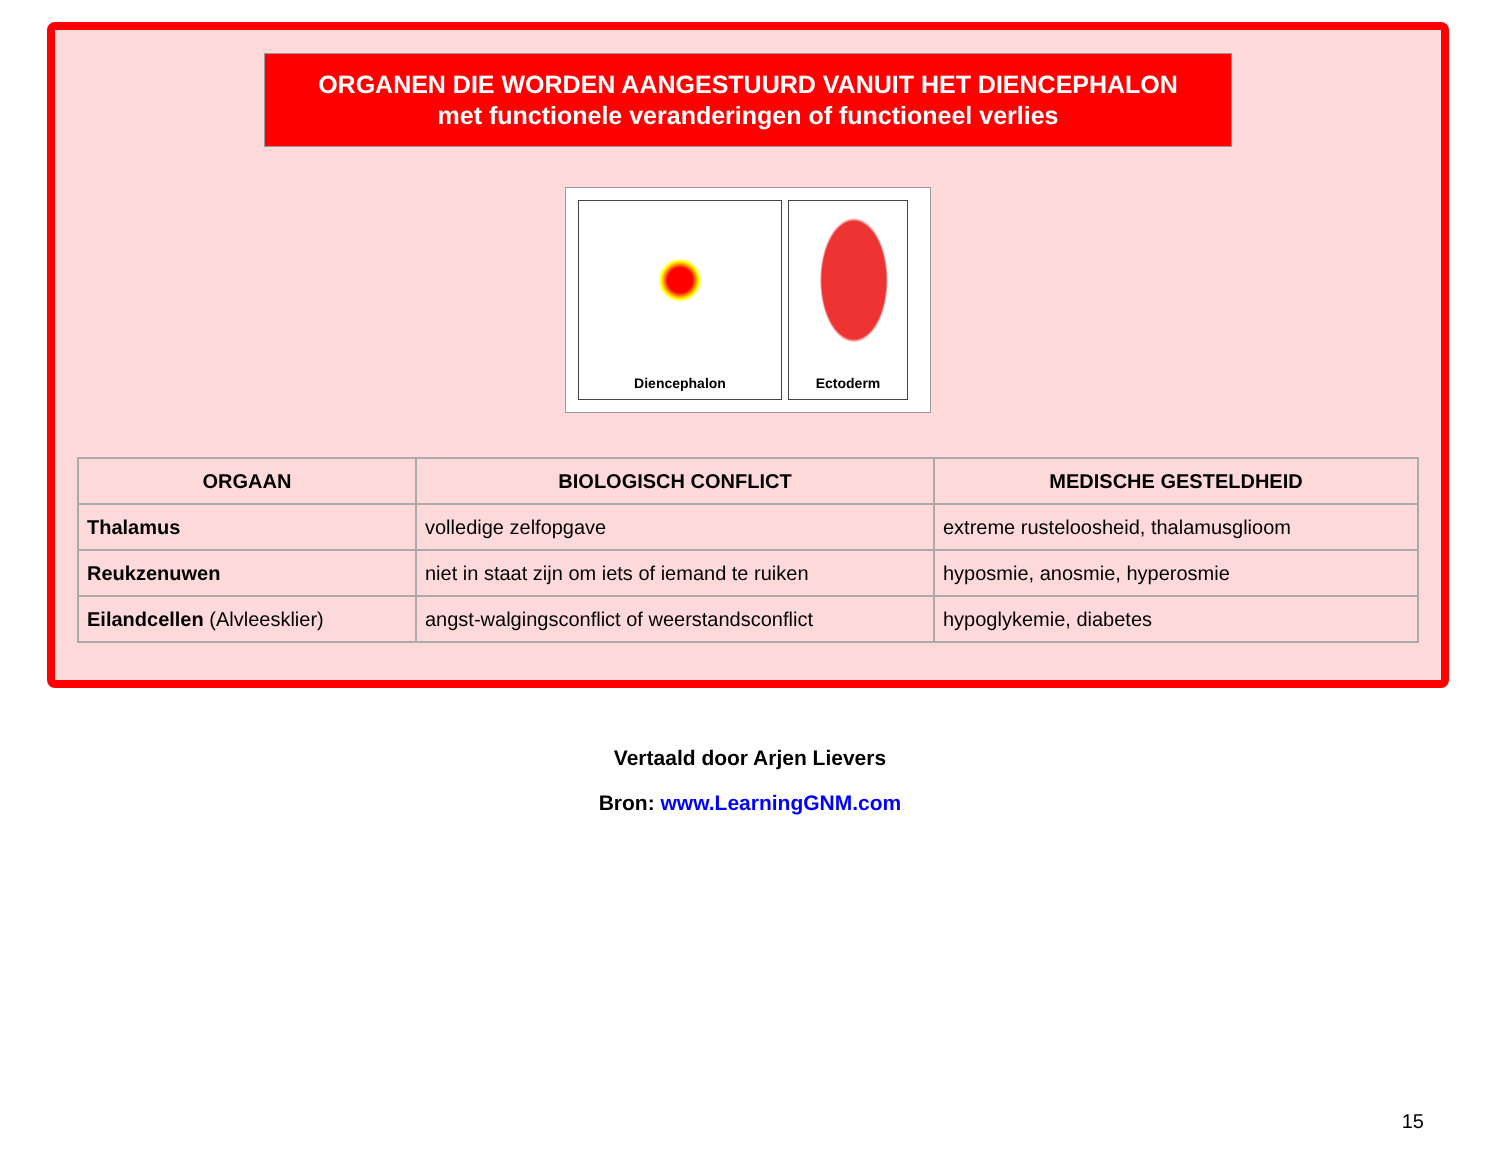ORGANEN DIE WORDEN AANGESTUURD VANUIT HET DIENCEPHALON
met functionele veranderingen of functioneel verlies
Diencephalon Ectoderm
| ORGAAN | BIOLOGISCH CONFLICT | MEDISCHE GESTELDHEID |
| --- | --- | --- |
| Thalamus | volledige zelfopgave | extreme rusteloosheid, thalamusglioom |
| Reukzenuwen | niet in staat zijn om iets of iemand te ruiken | hyposmie, anosmie, hyperosmie |
| Eilandcellen (Alvleesklier) | angst-walgingsconflict of weerstandsconflict | hypoglykemie, diabetes |
Vertaald door Arjen Lievers
Bron: www.LearningGNM.com
15